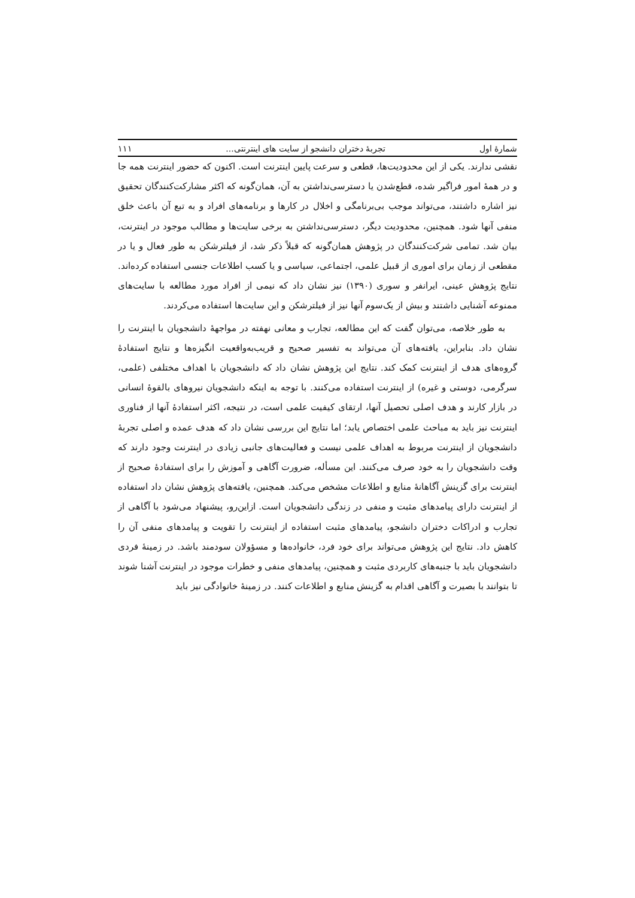شمارهٔ اول تجربهٔ دختران دانشجو از سایت های اینترنتی... ۱۱۱
نقشی ندارند. یکی از این محدودیت‌ها، قطعی و سرعت پایین اینترنت است. اکنون که حضور اینترنت همه جا و در همهٔ امور فراگیر شده، قطع‌شدن یا دسترسی‌نداشتن به آن، همان‌گونه که اکثر مشارکت‌کنندگان تحقیق نیز اشاره داشتند، می‌تواند موجب بی‌برنامگی و اخلال در کارها و برنامه‌های افراد و به تبع آن باعث خلق منفی آنها شود. همچنین، محدودیت دیگر، دسترسی‌نداشتن به برخی سایت‌ها و مطالب موجود در اینترنت، بیان شد. تمامی شرکت‌کنندگان در پژوهش همان‌گونه که قبلاً ذکر شد، از فیلترشکن به طور فعال و یا در مقطعی از زمان برای اموری از قبیل علمی، اجتماعی، سیاسی و یا کسب اطلاعات جنسی استفاده کرده‌اند. نتایج پژوهش عینی، ایرانفر و سوری (۱۳۹۰) نیز نشان داد که نیمی از افراد مورد مطالعه با سایت‌های ممنوعه آشنایی داشتند و بیش از یک‌سوم آنها نیز از فیلترشکن و این سایت‌ها استفاده می‌کردند.
به طور خلاصه، می‌توان گفت که این مطالعه، تجارب و معانی نهفته در مواجههٔ دانشجویان با اینترنت را نشان داد. بنابراین، یافته‌های آن می‌تواند به تفسیر صحیح و قریب‌به‌واقعیت انگیزه‌ها و نتایج استفادهٔ گروه‌های هدف از اینترنت کمک کند. نتایج این پژوهش نشان داد که دانشجویان با اهداف مختلفی (علمی، سرگرمی، دوستی و غیره) از اینترنت استفاده می‌کنند. با توجه به اینکه دانشجویان نیروهای بالقوهٔ انسانی در بازار کارند و هدف اصلی تحصیل آنها، ارتقای کیفیت علمی است، در نتیجه، اکثر استفادهٔ آنها از فناوری اینترنت نیز باید به مباحث علمی اختصاص یابد؛ اما نتایج این بررسی نشان داد که هدف عمده و اصلی تجربهٔ دانشجویان از اینترنت مربوط به اهداف علمی نیست و فعالیت‌های جانبی زیادی در اینترنت وجود دارند که وقت دانشجویان را به خود صرف می‌کنند. این مسأله، ضرورت آگاهی و آموزش را برای استفادهٔ صحیح از اینترنت برای گزینش آگاهانهٔ منابع و اطلاعات مشخص می‌کند. همچنین، یافته‌های پژوهش نشان داد استفاده از اینترنت دارای پیامدهای مثبت و منفی در زندگی دانشجویان است. ازاین‌رو، پیشنهاد می‌شود با آگاهی از تجارب و ادراکات دختران دانشجو، پیامدهای مثبت استفاده از اینترنت را تقویت و پیامدهای منفی آن را کاهش داد. نتایج این پژوهش می‌تواند برای خود فرد، خانواده‌ها و مسؤولان سودمند باشد. در زمینهٔ فردی دانشجویان باید با جنبه‌های کاربردی مثبت و همچنین، پیامدهای منفی و خطرات موجود در اینترنت آشنا شوند تا بتوانند با بصیرت و آگاهی اقدام به گزینش منابع و اطلاعات کنند. در زمینهٔ خانوادگی نیز باید